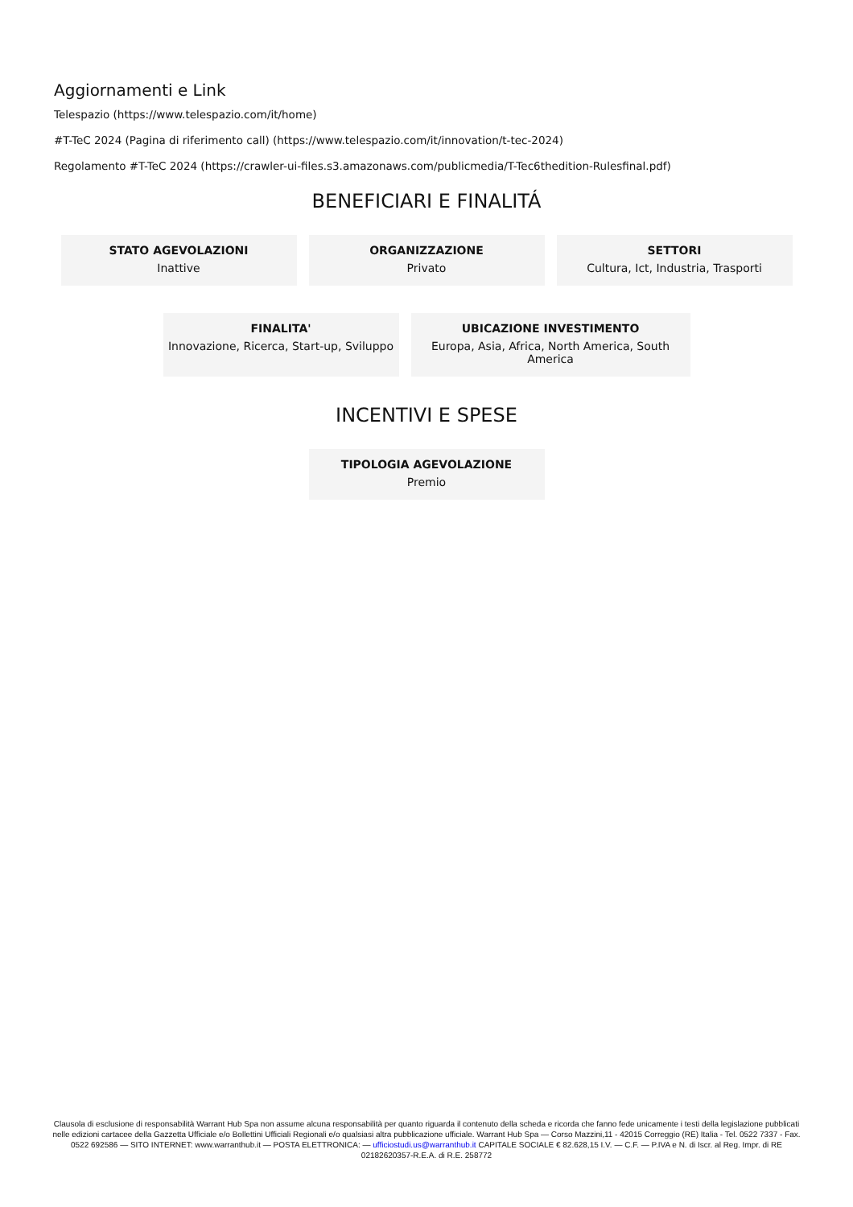Aggiornamenti e Link
Telespazio (https://www.telespazio.com/it/home)
#T-TeC 2024 (Pagina di riferimento call) (https://www.telespazio.com/it/innovation/t-tec-2024)
Regolamento #T-TeC 2024 (https://crawler-ui-files.s3.amazonaws.com/publicmedia/T-Tec6thedition-Rulesfinal.pdf)
BENEFICIARI E FINALITÁ
STATO AGEVOLAZIONI
Inattive
ORGANIZZAZIONE
Privato
SETTORI
Cultura, Ict, Industria, Trasporti
FINALITA'
Innovazione, Ricerca, Start-up, Sviluppo
UBICAZIONE INVESTIMENTO
Europa, Asia, Africa, North America, South America
INCENTIVI E SPESE
TIPOLOGIA AGEVOLAZIONE
Premio
Clausola di esclusione di responsabilità Warrant Hub Spa non assume alcuna responsabilità per quanto riguarda il contenuto della scheda e ricorda che fanno fede unicamente i testi della legislazione pubblicati nelle edizioni cartacee della Gazzetta Ufficiale e/o Bollettini Ufficiali Regionali e/o qualsiasi altra pubblicazione ufficiale. Warrant Hub Spa — Corso Mazzini,11 - 42015 Correggio (RE) Italia - Tel. 0522 7337 - Fax. 0522 692586 — SITO INTERNET: www.warranthub.it — POSTA ELETTRONICA: — ufficiostudi.us@warranthub.it CAPITALE SOCIALE € 82.628,15 I.V. — C.F. — P.IVA e N. di Iscr. al Reg. Impr. di RE 02182620357-R.E.A. di R.E. 258772